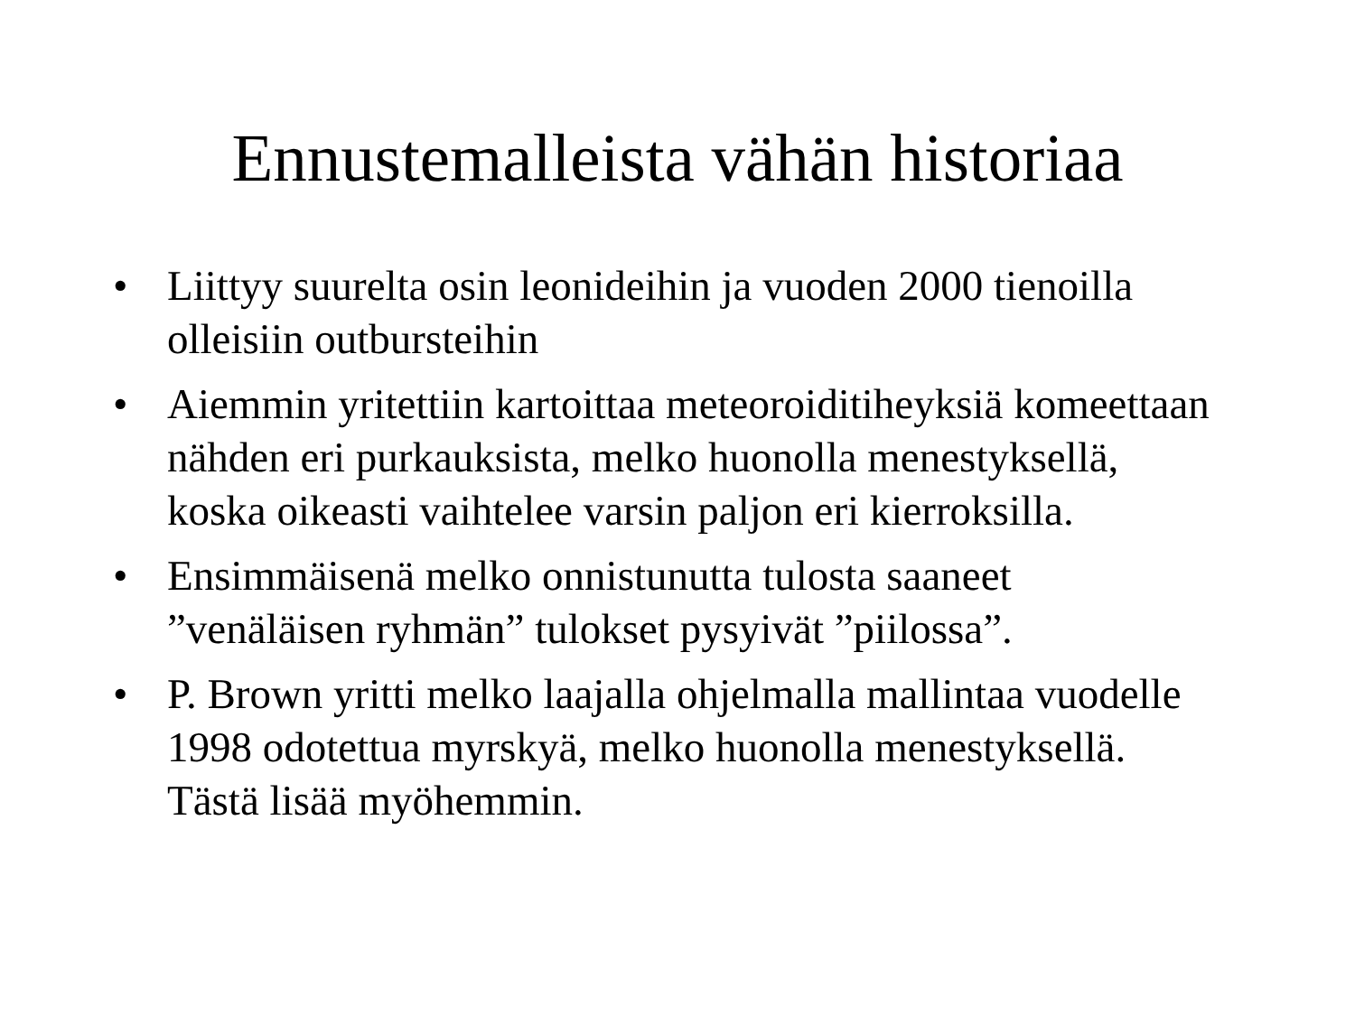Ennustemalleista vähän historiaa
• Liittyy suurelta osin leonideihin ja vuoden 2000 tienoilla olleisiin outbursteihin
• Aiemmin yritettiin kartoittaa meteoroiditiheyksiä komeettaan nähden eri purkauksista, melko huonolla menestyksellä, koska oikeasti vaihtelee varsin paljon eri kierroksilla.
• Ensimmäisenä melko onnistunutta tulosta saaneet ”venäläisen ryhmän” tulokset pysyivät ”piilossa”.
• P. Brown yritti melko laajalla ohjelmalla mallintaa vuodelle 1998 odotettua myrskyä, melko huonolla menestyksellä. Tästä lisää myöhemmin.